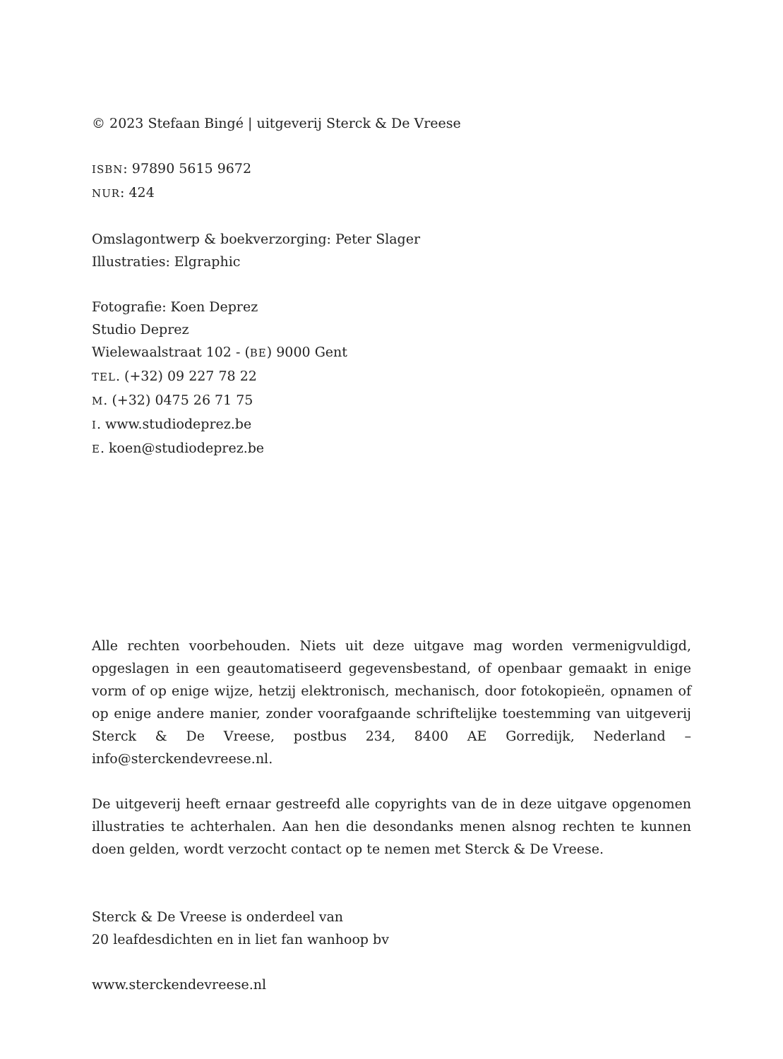© 2023 Stefaan Bingé | uitgeverij Sterck & De Vreese
ISBN: 97890 5615 9672
NUR: 424
Omslagontwerp & boekverzorging: Peter Slager
Illustraties: Elgraphic
Fotografie: Koen Deprez
Studio Deprez
Wielewaalstraat 102 - (BE) 9000 Gent
TEL. (+32) 09 227 78 22
M. (+32) 0475 26 71 75
I. www.studiodeprez.be
E. koen@studiodeprez.be
Alle rechten voorbehouden. Niets uit deze uitgave mag worden vermenigvuldigd, opgeslagen in een geautomatiseerd gegevensbestand, of openbaar gemaakt in enige vorm of op enige wijze, hetzij elektronisch, mechanisch, door fotokopieën, opnamen of op enige andere manier, zonder voorafgaande schriftelijke toestemming van uitgeverij Sterck & De Vreese, postbus 234, 8400 AE Gorredijk, Nederland –info@sterckendevreese.nl.
De uitgeverij heeft ernaar gestreefd alle copyrights van de in deze uitgave opgenomen illustraties te achterhalen. Aan hen die desondanks menen alsnog rechten te kunnen doen gelden, wordt verzocht contact op te nemen met Sterck & De Vreese.
Sterck & De Vreese is onderdeel van
20 leafdesdichten en in liet fan wanhoop bv
www.sterckendevreese.nl